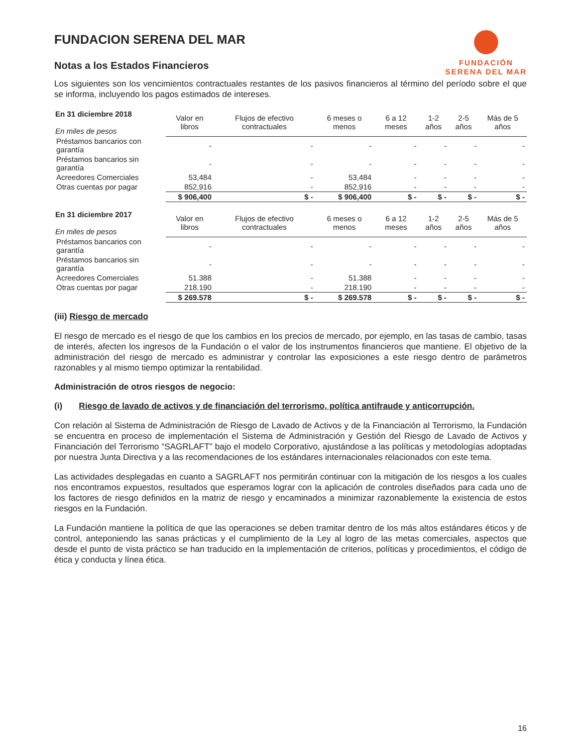FUNDACION SERENA DEL MAR
Notas a los Estados Financieros
FUNDACIÓN
SERENA DEL MAR
Los siguientes son los vencimientos contractuales restantes de los pasivos financieros al término del período sobre el que se informa, incluyendo los pagos estimados de intereses.
| En 31 diciembre 2018 En miles de pesos | Valor en libros | Flujos de efectivo contractuales | 6 meses o menos | 6 a 12 meses | 1-2 años | 2-5 años | Más de 5 años |
| --- | --- | --- | --- | --- | --- | --- | --- |
| Préstamos bancarios con garantía | - | - | - | - | - | - | - |
| Préstamos bancarios sin garantía | - | - | - | - | - | - | - |
| Acreedores Comerciales | 53,484 | - | 53,484 | - | - | - | - |
| Otras cuentas por pagar | 852,916 | - | 852,916 | - | - | - | - |
| | $ 906,400 | $ - | $ 906,400 | $ - | $ - | $ - | $ - |
| En 31 diciembre 2017 En miles de pesos | Valor en libros | Flujos de efectivo contractuales | 6 meses o menos | 6 a 12 meses | 1-2 años | 2-5 años | Más de 5 años |
| --- | --- | --- | --- | --- | --- | --- | --- |
| Préstamos bancarios con garantía | - | - | - | - | - | - | - |
| Préstamos bancarios sin garantía | - | - | - | - | - | - | - |
| Acreedores Comerciales | 51.388 | - | 51.388 | - | - | - | - |
| Otras cuentas por pagar | 218.190 | - | 218.190 | - | - | - | - |
| | $ 269.578 | $ - | $ 269.578 | $ - | $ - | $ - | $ - |
(iii) Riesgo de mercado
El riesgo de mercado es el riesgo de que los cambios en los precios de mercado, por ejemplo, en las tasas de cambio, tasas de interés, afecten los ingresos de la Fundación o el valor de los instrumentos financieros que mantiene. El objetivo de la administración del riesgo de mercado es administrar y controlar las exposiciones a este riesgo dentro de parámetros razonables y al mismo tiempo optimizar la rentabilidad.
Administración de otros riesgos de negocio:
(i) Riesgo de lavado de activos y de financiación del terrorismo, política antifraude y anticorrupción.
Con relación al Sistema de Administración de Riesgo de Lavado de Activos y de la Financiación al Terrorismo, la Fundación se encuentra en proceso de implementación el Sistema de Administración y Gestión del Riesgo de Lavado de Activos y Financiación del Terrorismo “SAGRLAFT” bajo el modelo Corporativo, ajustándose a las políticas y metodologías adoptadas por nuestra Junta Directiva y a las recomendaciones de los estándares internacionales relacionados con este tema.
Las actividades desplegadas en cuanto a SAGRLAFT nos permitirán continuar con la mitigación de los riesgos a los cuales nos encontramos expuestos, resultados que esperamos lograr con la aplicación de controles diseñados para cada uno de los factores de riesgo definidos en la matriz de riesgo y encaminados a minimizar razonablemente la existencia de estos riesgos en la Fundación.
La Fundación mantiene la política de que las operaciones se deben tramitar dentro de los más altos estándares éticos y de control, anteponiendo las sanas prácticas y el cumplimiento de la Ley al logro de las metas comerciales, aspectos que desde el punto de vista práctico se han traducido en la implementación de criterios, políticas y procedimientos, el código de ética y conducta y línea ética.
16